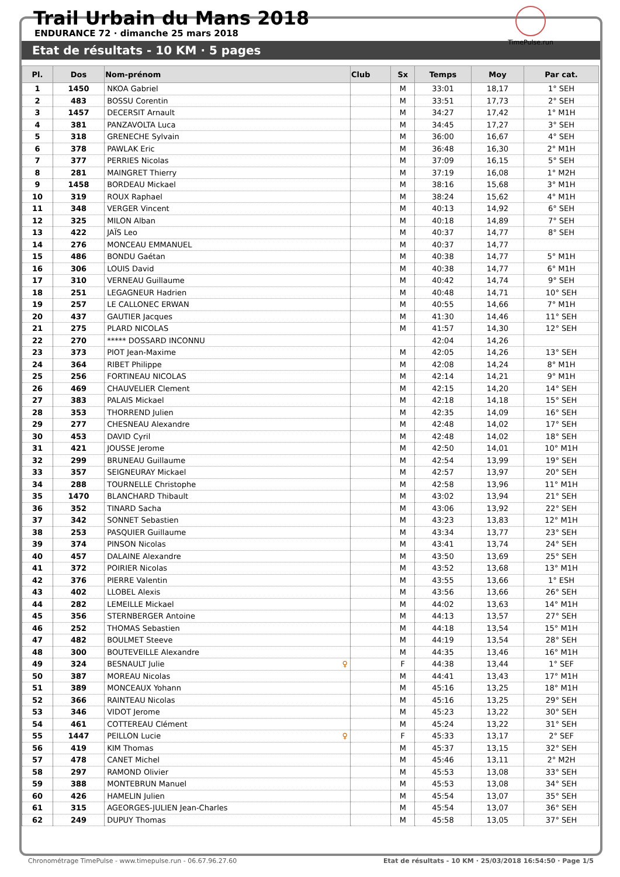Trail Urbain du Mans 2018
ENDURANCE 72 · dimanche 25 mars 2018
TimePulse.run
Etat de résultats - 10 KM · 5 pages
| Pl. | Dos | Nom-prénom | Club | Sx | Temps | Moy | Par cat. |
| --- | --- | --- | --- | --- | --- | --- | --- |
| 1 | 1450 | NKOA Gabriel | | M | 33:01 | 18,17 | 1° SEH |
| 2 | 483 | BOSSU Corentin | | M | 33:51 | 17,73 | 2° SEH |
| 3 | 1457 | DECERSIT Arnault | | M | 34:27 | 17,42 | 1° M1H |
| 4 | 381 | PANZAVOLTA Luca | | M | 34:45 | 17,27 | 3° SEH |
| 5 | 318 | GRENECHE Sylvain | | M | 36:00 | 16,67 | 4° SEH |
| 6 | 378 | PAWLAK Eric | | M | 36:48 | 16,30 | 2° M1H |
| 7 | 377 | PERRIES Nicolas | | M | 37:09 | 16,15 | 5° SEH |
| 8 | 281 | MAINGRET Thierry | | M | 37:19 | 16,08 | 1° M2H |
| 9 | 1458 | BORDEAU Mickael | | M | 38:16 | 15,68 | 3° M1H |
| 10 | 319 | ROUX Raphael | | M | 38:24 | 15,62 | 4° M1H |
| 11 | 348 | VERGER Vincent | | M | 40:13 | 14,92 | 6° SEH |
| 12 | 325 | MILON Alban | | M | 40:18 | 14,89 | 7° SEH |
| 13 | 422 | JAÏS Leo | | M | 40:37 | 14,77 | 8° SEH |
| 14 | 276 | MONCEAU EMMANUEL | | M | 40:37 | 14,77 | |
| 15 | 486 | BONDU Gaétan | | M | 40:38 | 14,77 | 5° M1H |
| 16 | 306 | LOUIS David | | M | 40:38 | 14,77 | 6° M1H |
| 17 | 310 | VERNEAU Guillaume | | M | 40:42 | 14,74 | 9° SEH |
| 18 | 251 | LEGAGNEUR Hadrien | | M | 40:48 | 14,71 | 10° SEH |
| 19 | 257 | LE CALLONEC ERWAN | | M | 40:55 | 14,66 | 7° M1H |
| 20 | 437 | GAUTIER Jacques | | M | 41:30 | 14,46 | 11° SEH |
| 21 | 275 | PLARD NICOLAS | | M | 41:57 | 14,30 | 12° SEH |
| 22 | 270 | ***** DOSSARD INCONNU | | | 42:04 | 14,26 | |
| 23 | 373 | PIOT Jean-Maxime | | M | 42:05 | 14,26 | 13° SEH |
| 24 | 364 | RIBET Philippe | | M | 42:08 | 14,24 | 8° M1H |
| 25 | 256 | FORTINEAU NICOLAS | | M | 42:14 | 14,21 | 9° M1H |
| 26 | 469 | CHAUVELIER Clement | | M | 42:15 | 14,20 | 14° SEH |
| 27 | 383 | PALAIS Mickael | | M | 42:18 | 14,18 | 15° SEH |
| 28 | 353 | THORREND Julien | | M | 42:35 | 14,09 | 16° SEH |
| 29 | 277 | CHESNEAU Alexandre | | M | 42:48 | 14,02 | 17° SEH |
| 30 | 453 | DAVID Cyril | | M | 42:48 | 14,02 | 18° SEH |
| 31 | 421 | JOUSSE Jerome | | M | 42:50 | 14,01 | 10° M1H |
| 32 | 299 | BRUNEAU Guillaume | | M | 42:54 | 13,99 | 19° SEH |
| 33 | 357 | SEIGNEURAY Mickael | | M | 42:57 | 13,97 | 20° SEH |
| 34 | 288 | TOURNELLE Christophe | | M | 42:58 | 13,96 | 11° M1H |
| 35 | 1470 | BLANCHARD Thibault | | M | 43:02 | 13,94 | 21° SEH |
| 36 | 352 | TINARD Sacha | | M | 43:06 | 13,92 | 22° SEH |
| 37 | 342 | SONNET Sebastien | | M | 43:23 | 13,83 | 12° M1H |
| 38 | 253 | PASQUIER Guillaume | | M | 43:34 | 13,77 | 23° SEH |
| 39 | 374 | PINSON Nicolas | | M | 43:41 | 13,74 | 24° SEH |
| 40 | 457 | DALAINE Alexandre | | M | 43:50 | 13,69 | 25° SEH |
| 41 | 372 | POIRIER Nicolas | | M | 43:52 | 13,68 | 13° M1H |
| 42 | 376 | PIERRE Valentin | | M | 43:55 | 13,66 | 1° ESH |
| 43 | 402 | LLOBEL Alexis | | M | 43:56 | 13,66 | 26° SEH |
| 44 | 282 | LEMEILLE Mickael | | M | 44:02 | 13,63 | 14° M1H |
| 45 | 356 | STERNBERGER Antoine | | M | 44:13 | 13,57 | 27° SEH |
| 46 | 252 | THOMAS Sebastien | | M | 44:18 | 13,54 | 15° M1H |
| 47 | 482 | BOULMET Steeve | | M | 44:19 | 13,54 | 28° SEH |
| 48 | 300 | BOUTEVEILLE Alexandre | | M | 44:35 | 13,46 | 16° M1H |
| 49 | 324 | BESNAULT Julie ♀ | | F | 44:38 | 13,44 | 1° SEF |
| 50 | 387 | MOREAU Nicolas | | M | 44:41 | 13,43 | 17° M1H |
| 51 | 389 | MONCEAUX Yohann | | M | 45:16 | 13,25 | 18° M1H |
| 52 | 366 | RAINTEAU Nicolas | | M | 45:16 | 13,25 | 29° SEH |
| 53 | 346 | VIDOT Jerome | | M | 45:23 | 13,22 | 30° SEH |
| 54 | 461 | COTTEREAU Clément | | M | 45:24 | 13,22 | 31° SEH |
| 55 | 1447 | PEILLON Lucie ♀ | | F | 45:33 | 13,17 | 2° SEF |
| 56 | 419 | KIM Thomas | | M | 45:37 | 13,15 | 32° SEH |
| 57 | 478 | CANET Michel | | M | 45:46 | 13,11 | 2° M2H |
| 58 | 297 | RAMOND Olivier | | M | 45:53 | 13,08 | 33° SEH |
| 59 | 388 | MONTEBRUN Manuel | | M | 45:53 | 13,08 | 34° SEH |
| 60 | 426 | HAMELIN Julien | | M | 45:54 | 13,07 | 35° SEH |
| 61 | 315 | AGEORGES-JULIEN Jean-Charles | | M | 45:54 | 13,07 | 36° SEH |
| 62 | 249 | DUPUY Thomas | | M | 45:58 | 13,05 | 37° SEH |
Chronométrage TimePulse - www.timepulse.run - 06.67.96.27.60 Etat de résultats - 10 KM · 25/03/2018 16:54:50 · Page 1/5